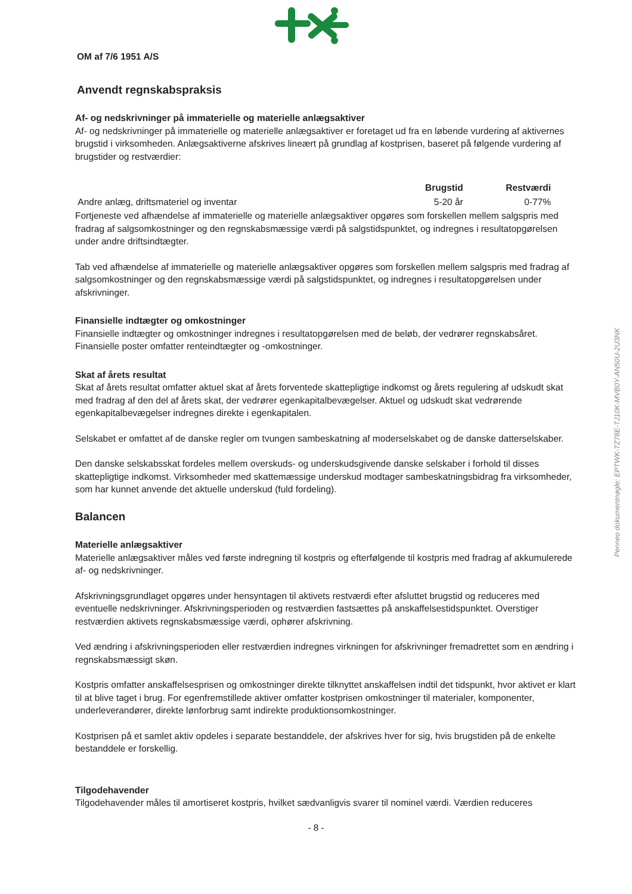OM af 7/6 1951 A/S
Anvendt regnskabspraksis
Af- og nedskrivninger på immaterielle og materielle anlægsaktiver
Af- og nedskrivninger på immaterielle og materielle anlægsaktiver er foretaget ud fra en løbende vurdering af aktivernes brugstid i virksomheden. Anlægsaktiverne afskrives lineært på grundlag af kostprisen, baseret på følgende vurdering af brugstider og restværdier:
| | Brugstid | Restværdi |
| --- | --- | --- |
| Andre anlæg, driftsmateriel og inventar | 5-20 år | 0-77% |
Fortjeneste ved afhændelse af immaterielle og materielle anlægsaktiver opgøres som forskellen mellem salgspris med fradrag af salgsomkostninger og den regnskabsmæssige værdi på salgstidspunktet, og indregnes i resultatopgørelsen under andre driftsindtægter.
Tab ved afhændelse af immaterielle og materielle anlægsaktiver opgøres som forskellen mellem salgspris med fradrag af salgsomkostninger og den regnskabsmæssige værdi på salgstidspunktet, og indregnes i resultatopgørelsen under afskrivninger.
Finansielle indtægter og omkostninger
Finansielle indtægter og omkostninger indregnes i resultatopgørelsen med de beløb, der vedrører regnskabsåret. Finansielle poster omfatter renteindtægter og -omkostninger.
Skat af årets resultat
Skat af årets resultat omfatter aktuel skat af årets forventede skattepligtige indkomst og årets regulering af udskudt skat med fradrag af den del af årets skat, der vedrører egenkapitalbevægelser. Aktuel og udskudt skat vedrørende egenkapitalbevægelser indregnes direkte i egenkapitalen.
Selskabet er omfattet af de danske regler om tvungen sambeskatning af moderselskabet og de danske datterselskaber.
Den danske selskabsskat fordeles mellem overskuds- og underskudsgivende danske selskaber i forhold til disses skattepligtige indkomst. Virksomheder med skattemæssige underskud modtager sambeskatningsbidrag fra virksomheder, som har kunnet anvende det aktuelle underskud (fuld fordeling).
Balancen
Materielle anlægsaktiver
Materielle anlægsaktiver måles ved første indregning til kostpris og efterfølgende til kostpris med fradrag af akkumulerede af- og nedskrivninger.
Afskrivningsgrundlaget opgøres under hensyntagen til aktivets restværdi efter afsluttet brugstid og reduceres med eventuelle nedskrivninger. Afskrivningsperioden og restværdien fastsættes på anskaffelsestidspunktet. Overstiger restværdien aktivets regnskabsmæssige værdi, ophører afskrivning.
Ved ændring i afskrivningsperioden eller restværdien indregnes virkningen for afskrivninger fremadrettet som en ændring i regnskabsmæssigt skøn.
Kostpris omfatter anskaffelsesprisen og omkostninger direkte tilknyttet anskaffelsen indtil det tidspunkt, hvor aktivet er klart til at blive taget i brug. For egenfremstillede aktiver omfatter kostprisen omkostninger til materialer, komponenter, underleverandører, direkte lønforbrug samt indirekte produktionsomkostninger.
Kostprisen på et samlet aktiv opdeles i separate bestanddele, der afskrives hver for sig, hvis brugstiden på de enkelte bestanddele er forskellig.
Tilgodehavender
Tilgodehavender måles til amortiseret kostpris, hvilket sædvanligvis svarer til nominel værdi. Værdien reduceres
- 8 -
Penneo dokumentnøgle: EPTWK-TZ78E-TJ10K-MVB0Y-AN50U-2U3NK